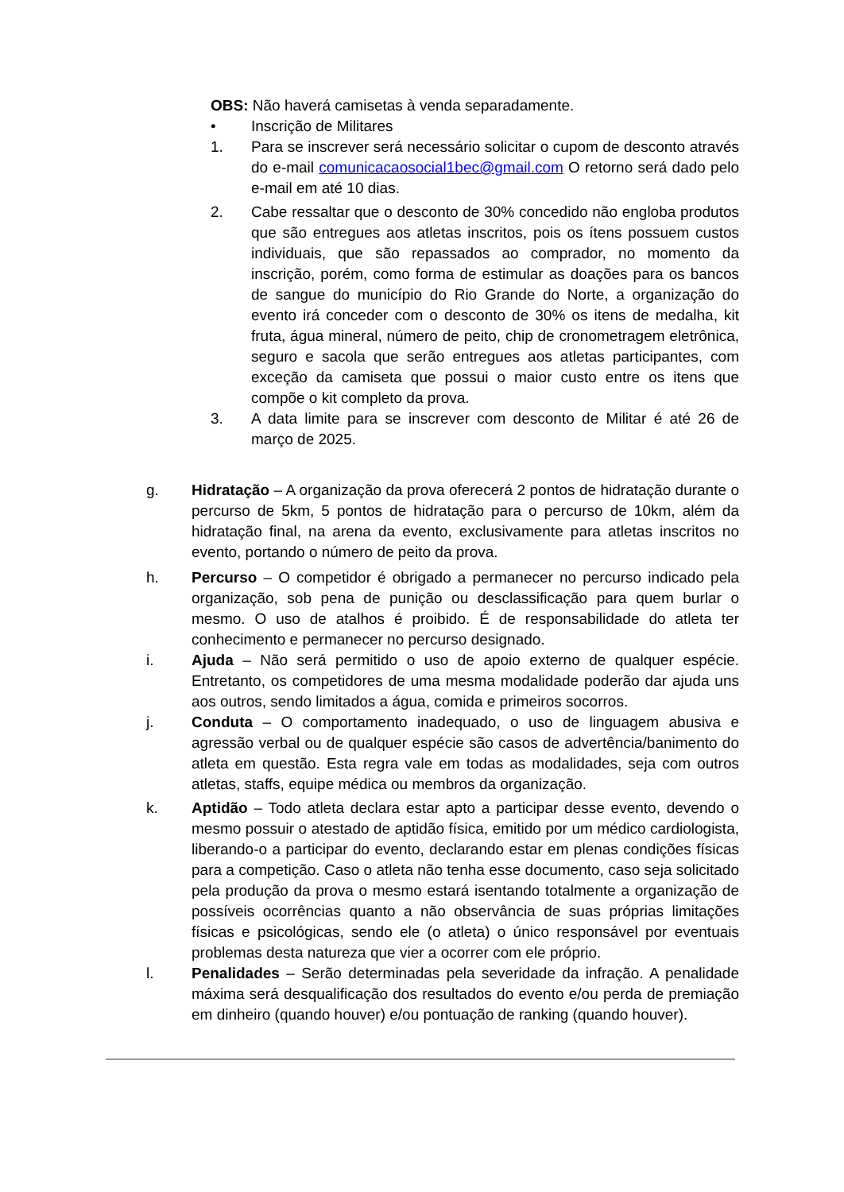OBS: Não haverá camisetas à venda separadamente.
• Inscrição de Militares
1. Para se inscrever será necessário solicitar o cupom de desconto através do e-mail comunicacaosocial1bec@gmail.com O retorno será dado pelo e-mail em até 10 dias.
2. Cabe ressaltar que o desconto de 30% concedido não engloba produtos que são entregues aos atletas inscritos, pois os ítens possuem custos individuais, que são repassados ao comprador, no momento da inscrição, porém, como forma de estimular as doações para os bancos de sangue do município do Rio Grande do Norte, a organização do evento irá conceder com o desconto de 30% os itens de medalha, kit fruta, água mineral, número de peito, chip de cronometragem eletrônica, seguro e sacola que serão entregues aos atletas participantes, com exceção da camiseta que possui o maior custo entre os itens que compõe o kit completo da prova.
3. A data limite para se inscrever com desconto de Militar é até 26 de março de 2025.
g. Hidratação – A organização da prova oferecerá 2 pontos de hidratação durante o percurso de 5km, 5 pontos de hidratação para o percurso de 10km, além da hidratação final, na arena da evento, exclusivamente para atletas inscritos no evento, portando o número de peito da prova.
h. Percurso – O competidor é obrigado a permanecer no percurso indicado pela organização, sob pena de punição ou desclassificação para quem burlar o mesmo. O uso de atalhos é proibido. É de responsabilidade do atleta ter conhecimento e permanecer no percurso designado.
i. Ajuda – Não será permitido o uso de apoio externo de qualquer espécie. Entretanto, os competidores de uma mesma modalidade poderão dar ajuda uns aos outros, sendo limitados a água, comida e primeiros socorros.
j. Conduta – O comportamento inadequado, o uso de linguagem abusiva e agressão verbal ou de qualquer espécie são casos de advertência/banimento do atleta em questão. Esta regra vale em todas as modalidades, seja com outros atletas, staffs, equipe médica ou membros da organização.
k. Aptidão – Todo atleta declara estar apto a participar desse evento, devendo o mesmo possuir o atestado de aptidão física, emitido por um médico cardiologista, liberando-o a participar do evento, declarando estar em plenas condições físicas para a competição. Caso o atleta não tenha esse documento, caso seja solicitado pela produção da prova o mesmo estará isentando totalmente a organização de possíveis ocorrências quanto a não observância de suas próprias limitações físicas e psicológicas, sendo ele (o atleta) o único responsável por eventuais problemas desta natureza que vier a ocorrer com ele próprio.
l. Penalidades – Serão determinadas pela severidade da infração. A penalidade máxima será desqualificação dos resultados do evento e/ou perda de premiação em dinheiro (quando houver) e/ou pontuação de ranking (quando houver).